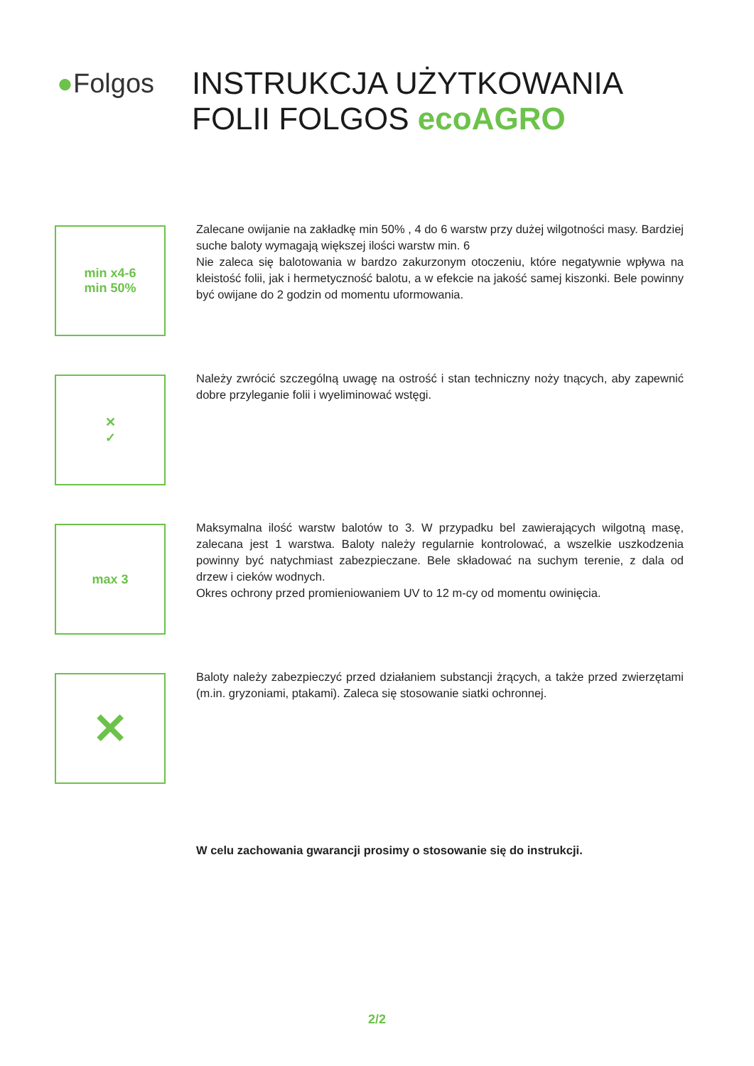●Folgos
INSTRUKCJA UŻYTKOWANIA
FOLII FOLGOS ecoAGRO
min x4-6
min 50%
Zalecane owijanie na zakładkę min 50% , 4 do 6 warstw przy dużej wilgotności masy. Bardziej suche baloty wymagają większej ilości warstw min. 6
Nie zaleca się balotowania w bardzo zakurzonym otoczeniu, które negatywnie wpływa na kleistość folii, jak i hermetyczność balotu, a w efekcie na jakość samej kiszonki. Bele powinny być owijane do 2 godzin od momentu uformowania.
✕
✓
Należy zwrócić szczególną uwagę na ostrość i stan techniczny noży tnących, aby zapewnić dobre przyleganie folii i wyeliminować wstęgi.
max 3
Maksymalna ilość warstw balotów to 3. W przypadku bel zawierających wilgotną masę, zalecana jest 1 warstwa. Baloty należy regularnie kontrolować, a wszelkie uszkodzenia powinny być natychmiast zabezpieczane. Bele składować na suchym terenie, z dala od drzew i cieków wodnych.
Okres ochrony przed promieniowaniem UV to 12 m-cy od momentu owinięcia.
✕
Baloty należy zabezpieczyć przed działaniem substancji żrących, a także przed zwierzętami (m.in. gryzoniami, ptakami). Zaleca się stosowanie siatki ochronnej.
W celu zachowania gwarancji prosimy o stosowanie się do instrukcji.
2/2